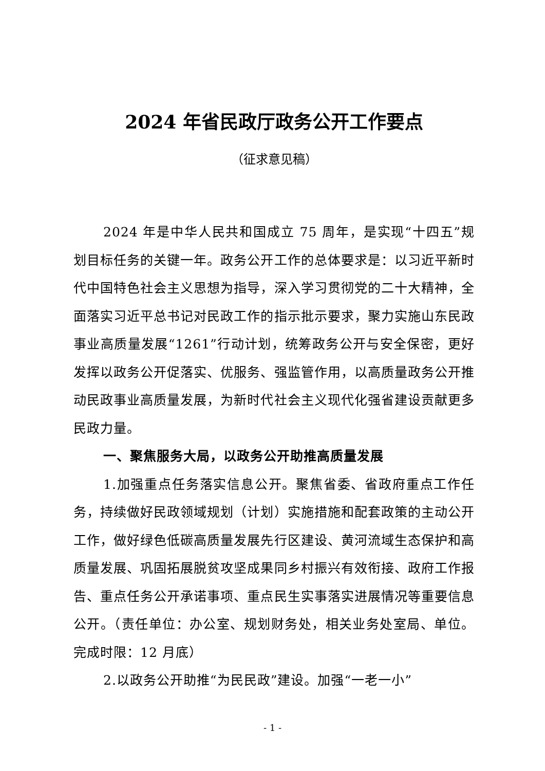2024 年省民政厅政务公开工作要点
（征求意见稿）
2024 年是中华人民共和国成立 75 周年，是实现“十四五”规划目标任务的关键一年。政务公开工作的总体要求是：以习近平新时代中国特色社会主义思想为指导，深入学习贯彻党的二十大精神，全面落实习近平总书记对民政工作的指示批示要求，聚力实施山东民政事业高质量发展“1261”行动计划，统筹政务公开与安全保密，更好发挥以政务公开促落实、优服务、强监管作用，以高质量政务公开推动民政事业高质量发展，为新时代社会主义现代化强省建设贡献更多民政力量。
一、聚焦服务大局，以政务公开助推高质量发展
1.加强重点任务落实信息公开。聚焦省委、省政府重点工作任务，持续做好民政领域规划（计划）实施措施和配套政策的主动公开工作，做好绿色低碳高质量发展先行区建设、黄河流域生态保护和高质量发展、巩固拓展脱贫攻坚成果同乡村振兴有效衔接、政府工作报告、重点任务公开承诺事项、重点民生实事落实进展情况等重要信息公开。（责任单位：办公室、规划财务处，相关业务处室局、单位。完成时限：12 月底）
2.以政务公开助推“为民民政”建设。加强“一老一小”
- 1 -